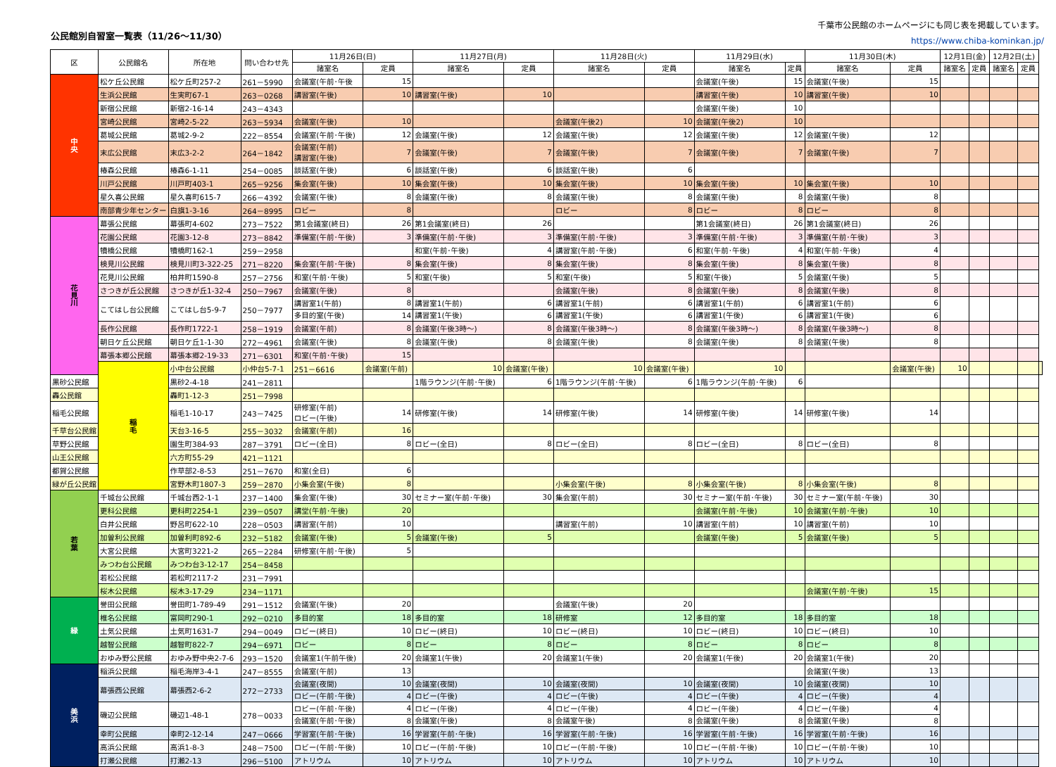公民館別自習室一覧表（11/26～11/30）
千葉市公民館のホームページにも同じ表を掲載しています。
https://www.chiba-kominkan.jp/
| 区 | 公民館名 | 所在地 | 問い合わせ先 | 11月26日(日) | | 11月27日(月) | | 11月28日(火) | | 11月29日(水) | | 11月30日(木) | | 12月1日(金) | | 12月2日(土) | | |
| --- | --- | --- | --- | --- | --- | --- | --- | --- | --- | --- | --- | --- | --- | --- | --- | --- | --- | --- |
| | | | | 諸室名 | 定員 | 諸室名 | 定員 | 諸室名 | 定員 | 諸室名 | 定員 | 諸室名 | 定員 | 諸室名 | 定員 | 諸室名 | 定員 | |
| 中央 | 松ケ丘公民館 | 松ケ丘町257-2 | 261－5990 | 会議室(午前･午後 | 15 | | | | | 会議室(午後) | 15 | 会議室(午後) | 15 | | | | | |
| | 生浜公民館 | 生実町67-1 | 263－0268 | 講習室(午後) | 10 | 講習室(午後) | 10 | | | 講習室(午後) | 10 | 講習室(午後) | 10 | | | | | |
| | 新宿公民館 | 新宿2-16-14 | 243－4343 | | | | | | | 会議室(午後) | 10 | | | | | | | |
| | 宮崎公民館 | 宮崎2-5-22 | 263－5934 | 会議室(午後) | 10 | | | 会議室(午後2) | 10 | 会議室(午後2) | 10 | | | | | | | |
| | 葛城公民館 | 葛城2-9-2 | 222－8554 | 会議室(午前･午後) | 12 | 会議室(午後) | 12 | 会議室(午後) | 12 | 会議室(午後) | 12 | 会議室(午後) | 12 | | | | | |
| | 末広公民館 | 末広3-2-2 | 264－1842 | 会議室(午前) 講習室(午後) | 7 | 会議室(午後) | 7 | 会議室(午後) | 7 | 会議室(午後) | 7 | 会議室(午後) | 7 | | | | | |
| | 椿森公民館 | 椿森6-1-11 | 254－0085 | 談話室(午後) | 6 | 談話室(午後) | 6 | 談話室(午後) | 6 | | | | | | | | | |
| | 川戸公民館 | 川戸町403-1 | 265－9256 | 集会室(午後) | 10 | 集会室(午後) | 10 | 集会室(午後) | 10 | 集会室(午後) | 10 | 集会室(午後) | 10 | | | | | |
| | 星久喜公民館 | 星久喜町615-7 | 266－4392 | 会議室(午後) | 8 | 会議室(午後) | 8 | 会議室(午後) | 8 | 会議室(午後) | 8 | 会議室(午後) | 8 | | | | | |
| | 南部青少年センター | 白旗1-3-16 | 264－8995 | ロビー | 8 | | | ロビー | 8 | ロビー | 8 | ロビー | 8 | | | | | |
| 花見川 | 幕張公民館 | 幕張町4-602 | 273－7522 | 第1会議室(終日) | 26 | 第1会議室(終日) | 26 | | | 第1会議室(終日) | 26 | 第1会議室(終日) | 26 | | | | | |
| | 花園公民館 | 花園3-12-8 | 273－8842 | 準備室(午前･午後) | 3 | 準備室(午前･午後) | 3 | 準備室(午前･午後) | 3 | 準備室(午前･午後) | 3 | 準備室(午前･午後) | 3 | | | | | |
| | 犢橋公民館 | 犢橋町162-1 | 259－2958 | | | 和室(午前･午後) | 4 | 講習室(午前･午後) | 6 | 和室(午前･午後) | 4 | 和室(午前･午後) | 4 | | | | | |
| | 検見川公民館 | 検見川町3-322-25 | 271－8220 | 集会室(午前･午後) | 8 | 集会室(午後) | 8 | 集会室(午後) | 8 | 集会室(午後) | 8 | 集会室(午後) | 8 | | | | | |
| | 花見川公民館 | 柏井町1590-8 | 257－2756 | 和室(午前･午後) | 5 | 和室(午後) | 5 | 和室(午後) | 5 | 和室(午後) | 5 | 会議室(午後) | 5 | | | | | |
| | さつきが丘公民館 | さつきが丘1-32-4 | 250－7967 | 会議室(午後) | 8 | | | 会議室(午後) | 8 | 会議室(午後) | 8 | 会議室(午後) | 8 | | | | | |
| | こてはし台公民館 | こてはし台5-9-7 | 250－7977 | 講習室1(午前) | 8 | 講習室1(午前) | 6 | 講習室1(午前) | 6 | 講習室1(午前) | 6 | 講習室1(午前) | 6 | | | | | |
| | | | | 多目的室(午後) | 14 | 講習室1(午後) | 6 | 講習室1(午後) | 6 | 講習室1(午後) | 6 | 講習室1(午後) | 6 | | | | | |
| | 長作公民館 | 長作町1722-1 | 258－1919 | 会議室(午前) | 8 | 会議室(午後3時～) | 8 | 会議室(午後3時～) | 8 | 会議室(午後3時～) | 8 | 会議室(午後3時～) | 8 | | | | | |
| | 朝日ケ丘公民館 | 朝日ケ丘1-1-30 | 272－4961 | 会議室(午後) | 8 | 会議室(午後) | 8 | 会議室(午後) | 8 | 会議室(午後) | 8 | 会議室(午後) | 8 | | | | | |
| | 幕張本郷公民館 | 幕張本郷2-19-33 | 271－6301 | 和室(午前･午後) | 15 | | | | | | | | | | | | | |
| | 稲毛 | 小中台公民館 | 小仲台5-7-1 | 251－6616 | 会議室(午前) | 10 | 会議室(午後) | 10 | 会議室(午後) | 10 | | | 会議室(午後) | 10 | | | | |
| 黒砂公民館 | | 黒砂2-4-18 | 241－2811 | | | 1階ラウンジ(午前･午後) | 6 | 1階ラウンジ(午前･午後) | 6 | 1階ラウンジ(午前･午後) | 6 | | | | | | | |
| 轟公民館 | | 轟町1-12-3 | 251－7998 | | | | | | | | | | | | | | | |
| 稲毛公民館 | | 稲毛1-10-17 | 243－7425 | 研修室(午前) ロビー(午後) | 14 | 研修室(午後) | 14 | 研修室(午後) | 14 | 研修室(午後) | 14 | 研修室(午後) | 14 | | | | | |
| 千草台公民館 | | 天台3-16-5 | 255－3032 | 会議室(午前) | 16 | | | | | | | | | | | | | |
| 草野公民館 | | 園生町384-93 | 287－3791 | ロビー(全日) | 8 | ロビー(全日) | 8 | ロビー(全日) | 8 | ロビー(全日) | 8 | ロビー(全日) | 8 | | | | | |
| 山王公民館 | | 六方町55-29 | 421－1121 | | | | | | | | | | | | | | | |
| 都賀公民館 | | 作草部2-8-53 | 251－7670 | 和室(全日) | 6 | | | | | | | | | | | | | |
| 緑が丘公民館 | | 宮野木町1807-3 | 259－2870 | 小集会室(午後) | 8 | | | 小集会室(午後) | 8 | 小集会室(午後) | 8 | 小集会室(午後) | 8 | | | | | |
| 若葉 | 千城台公民館 | 千城台西2-1-1 | 237－1400 | 集会室(午後) | 30 | セミナー室(午前･午後) | 30 | 集会室(午前) | 30 | セミナー室(午前･午後) | 30 | セミナー室(午前･午後) | 30 | | | | | |
| | 更科公民館 | 更科町2254-1 | 239－0507 | 講堂(午前･午後) | 20 | | | | | 会議室(午前･午後) | 10 | 会議室(午前･午後) | 10 | | | | | |
| | 白井公民館 | 野呂町622-10 | 228－0503 | 講習室(午前) | 10 | | | 講習室(午前) | 10 | 講習室(午前) | 10 | 講習室(午前) | 10 | | | | | |
| | 加曽利公民館 | 加曽利町892-6 | 232－5182 | 会議室(午後) | 5 | 会議室(午後) | 5 | | | 会議室(午後) | 5 | 会議室(午後) | 5 | | | | | |
| | 大宮公民館 | 大宮町3221-2 | 265－2284 | 研修室(午前･午後) | 5 | | | | | | | | | | | | | |
| | みつわ台公民館 | みつわ台3-12-17 | 254－8458 | | | | | | | | | | | | | | | |
| | 若松公民館 | 若松町2117-2 | 231－7991 | | | | | | | | | | | | | | | |
| | 桜木公民館 | 桜木3-17-29 | 234－1171 | | | | | | | | | 会議室(午前･午後) | 15 | | | | | |
| 緑 | 誉田公民館 | 誉田町1-789-49 | 291－1512 | 会議室(午後) | 20 | | | 会議室(午後) | 20 | | | | | | | | | |
| | 椎名公民館 | 富岡町290-1 | 292－0210 | 多目的室 | 18 | 多目的室 | 18 | 研修室 | 12 | 多目的室 | 18 | 多目的室 | 18 | | | | | |
| | 土気公民館 | 土気町1631-7 | 294－0049 | ロビー(終日) | 10 | ロビー(終日) | 10 | ロビー(終日) | 10 | ロビー(終日) | 10 | ロビー(終日) | 10 | | | | | |
| | 越智公民館 | 越智町822-7 | 294－6971 | ロビー | 8 | ロビー | 8 | ロビー | 8 | ロビー | 8 | ロビー | 8 | | | | | |
| | おゆみ野公民館 | おゆみ野中央2-7-6 | 293－1520 | 会議室1(午前午後) | 20 | 会議室1(午後) | 20 | 会議室1(午後) | 20 | 会議室1(午後) | 20 | 会議室1(午後) | 20 | | | | | |
| 美浜 | 稲浜公民館 | 稲毛海岸3-4-1 | 247－8555 | 会議室(午前) | 13 | | | | | | | 会議室(午後) | 13 | | | | | |
| | 幕張西公民館 | 幕張西2-6-2 | 272－2733 | 会議室(夜間) | 10 | 会議室(夜間) | 10 | 会議室(夜間) | 10 | 会議室(夜間) | 10 | 会議室(夜間) | 10 | | | | | |
| | | | | ロビー(午前･午後) | 4 | ロビー(午後) | 4 | ロビー(午後) | 4 | ロビー(午後) | 4 | ロビー(午後) | 4 | | | | | |
| | 磯辺公民館 | 磯辺1-48-1 | 278－0033 | ロビー(午前･午後) | 4 | ロビー(午後) | 4 | ロビー(午後) | 4 | ロビー(午後) | 4 | ロビー(午後) | 4 | | | | | |
| | | | | 会議室(午前･午後) | 8 | 会議室(午後) | 8 | 会議室午後) | 8 | 会議室(午後) | 8 | 会議室(午後) | 8 | | | | | |
| | 幸町公民館 | 幸町2-12-14 | 247－0666 | 学習室(午前･午後) | 16 | 学習室(午前･午後) | 16 | 学習室(午前･午後) | 16 | 学習室(午前･午後) | 16 | 学習室(午前･午後) | 16 | | | | | |
| | 高浜公民館 | 高浜1-8-3 | 248－7500 | ロビー(午前･午後) | 10 | ロビー(午前･午後) | 10 | ロビー(午前･午後) | 10 | ロビー(午前･午後) | 10 | ロビー(午前･午後) | 10 | | | | | |
| | 打瀬公民館 | 打瀬2-13 | 296－5100 | アトリウム | 10 | アトリウム | 10 | アトリウム | 10 | アトリウム | 10 | アトリウム | 10 | | | | | |